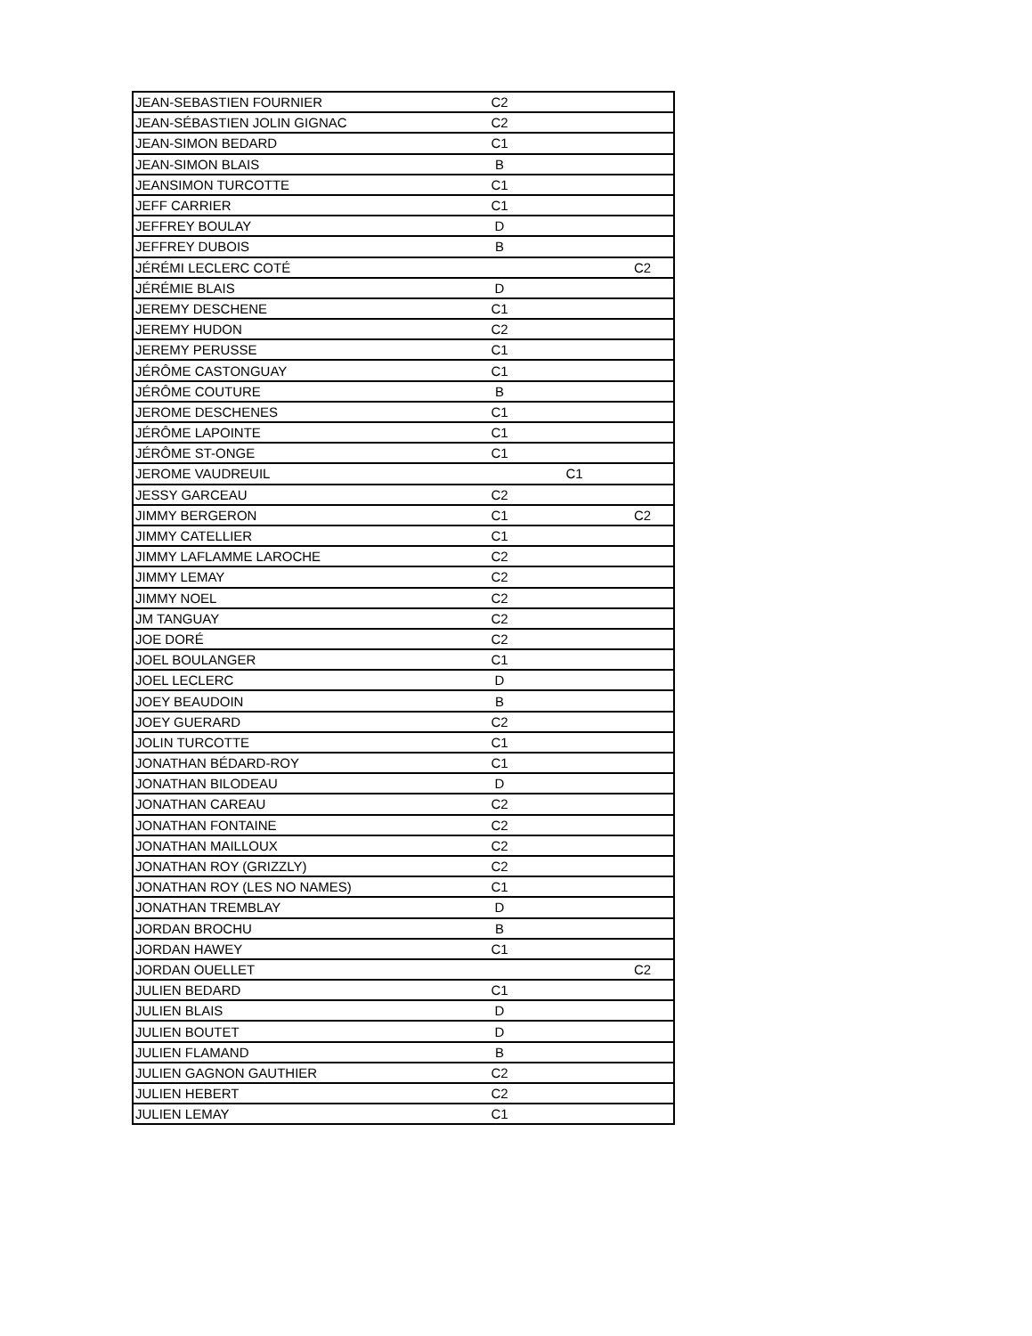| JEAN-SEBASTIEN FOURNIER | C2 | | |
| JEAN-SÉBASTIEN JOLIN GIGNAC | C2 | | |
| JEAN-SIMON BEDARD | C1 | | |
| JEAN-SIMON BLAIS | B | | |
| JEANSIMON TURCOTTE | C1 | | |
| JEFF CARRIER | C1 | | |
| JEFFREY BOULAY | D | | |
| JEFFREY DUBOIS | B | | |
| JÉRÉMI LECLERC COTÉ | | | C2 |
| JÉRÉMIE BLAIS | D | | |
| JEREMY DESCHENE | C1 | | |
| JEREMY HUDON | C2 | | |
| JEREMY PERUSSE | C1 | | |
| JÉRÔME CASTONGUAY | C1 | | |
| JÉRÔME COUTURE | B | | |
| JEROME DESCHENES | C1 | | |
| JÉRÔME LAPOINTE | C1 | | |
| JÉRÔME ST-ONGE | C1 | | |
| JEROME VAUDREUIL | | C1 | |
| JESSY GARCEAU | C2 | | |
| JIMMY BERGERON | C1 | | C2 |
| JIMMY CATELLIER | C1 | | |
| JIMMY LAFLAMME LAROCHE | C2 | | |
| JIMMY LEMAY | C2 | | |
| JIMMY NOEL | C2 | | |
| JM TANGUAY | C2 | | |
| JOE DORÉ | C2 | | |
| JOEL BOULANGER | C1 | | |
| JOEL LECLERC | D | | |
| JOEY BEAUDOIN | B | | |
| JOEY GUERARD | C2 | | |
| JOLIN TURCOTTE | C1 | | |
| JONATHAN BÉDARD-ROY | C1 | | |
| JONATHAN BILODEAU | D | | |
| JONATHAN CAREAU | C2 | | |
| JONATHAN FONTAINE | C2 | | |
| JONATHAN MAILLOUX | C2 | | |
| JONATHAN ROY (GRIZZLY) | C2 | | |
| JONATHAN ROY (LES NO NAMES) | C1 | | |
| JONATHAN TREMBLAY | D | | |
| JORDAN BROCHU | B | | |
| JORDAN HAWEY | C1 | | |
| JORDAN OUELLET | | | C2 |
| JULIEN BEDARD | C1 | | |
| JULIEN BLAIS | D | | |
| JULIEN BOUTET | D | | |
| JULIEN FLAMAND | B | | |
| JULIEN GAGNON GAUTHIER | C2 | | |
| JULIEN HEBERT | C2 | | |
| JULIEN LEMAY | C1 | | |